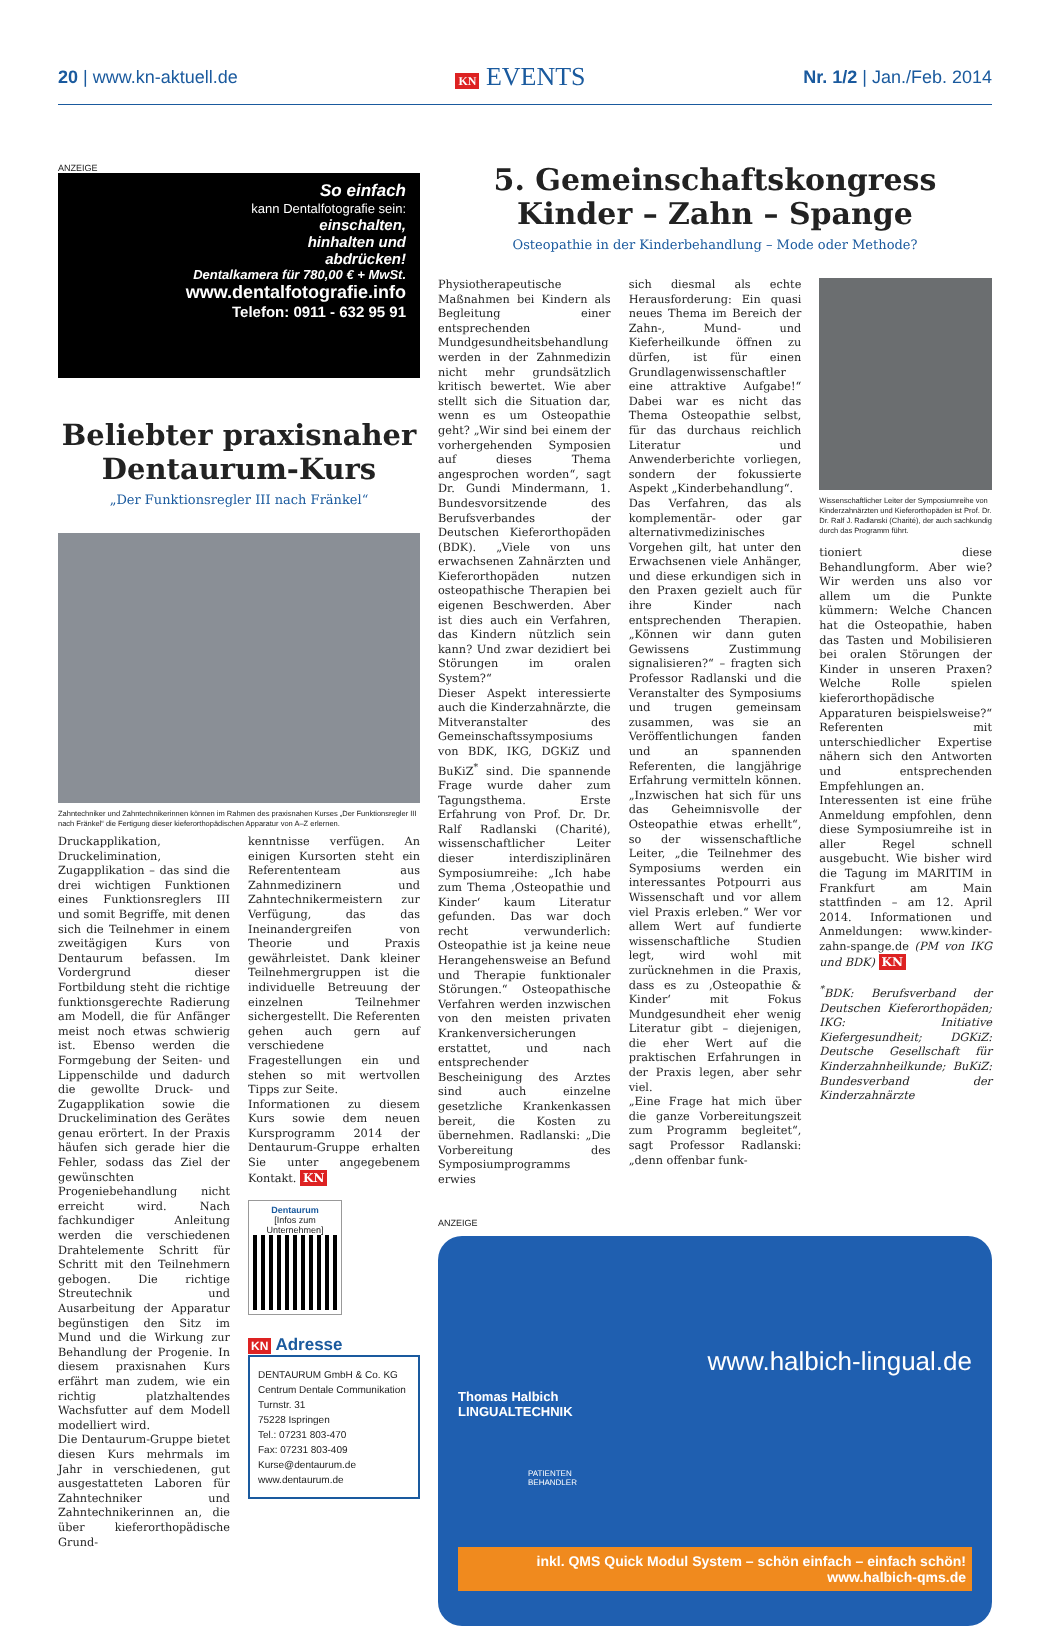20 | www.kn-aktuell.de KN EVENTS Nr. 1/2 | Jan./Feb. 2014
ANZEIGE
So einfach
kann Dentalfotografie sein:
einschalten,
hinhalten und
abdrücken!
Dentalkamera für 780,00 € + MwSt.
www.dentalfotografie.info
Telefon: 0911 - 632 95 91
Beliebter praxisnaher Dentaurum-Kurs
„Der Funktionsregler III nach Fränkel“
Zahntechniker und Zahntechnikerinnen können im Rahmen des praxisnahen Kurses „Der Funktionsregler III nach Fränkel“ die Fertigung dieser kieferorthopädischen Apparatur von A–Z erlernen.
Druckapplikation, Druckelimination, Zugapplikation – das sind die drei wichtigen Funktionen eines Funktionsreglers III und somit Begriffe, mit denen sich die Teilnehmer in einem zweitägigen Kurs von Dentaurum befassen. Im Vordergrund dieser Fortbildung steht die richtige funktionsgerechte Radierung am Modell, die für Anfänger meist noch etwas schwierig ist. Ebenso werden die Formgebung der Seiten- und Lippenschilde und dadurch die gewollte Druck- und Zugapplikation sowie die Druckelimination des Gerätes genau erörtert. In der Praxis häufen sich gerade hier die Fehler, sodass das Ziel der gewünschten Progeniebehandlung nicht erreicht wird. Nach fachkundiger Anleitung werden die verschiedenen Drahtelemente Schritt für Schritt mit den Teilnehmern gebogen. Die richtige Streutechnik und Ausarbeitung der Apparatur begünstigen den Sitz im Mund und die Wirkung zur Behandlung der Progenie. In diesem praxisnahen Kurs erfährt man zudem, wie ein richtig platzhaltendes Wachsfutter auf dem Modell modelliert wird.
Die Dentaurum-Gruppe bietet diesen Kurs mehrmals im Jahr in verschiedenen, gut ausgestatteten Laboren für Zahntechniker und Zahntechnikerinnen an, die über kieferorthopädische Grund-
kenntnisse verfügen. An einigen Kursorten steht ein Referententeam aus Zahnmedizinern und Zahntechnikermeistern zur Verfügung, das das Ineinandergreifen von Theorie und Praxis gewährleistet. Dank kleiner Teilnehmergruppen ist die individuelle Betreuung der einzelnen Teilnehmer sichergestellt. Die Referenten gehen auch gern auf verschiedene Fragestellungen ein und stehen so mit wertvollen Tipps zur Seite.
Informationen zu diesem Kurs sowie dem neuen Kursprogramm 2014 der Dentaurum-Gruppe erhalten Sie unter angegebenem Kontakt. KN
Dentaurum
[Infos zum Unternehmen]
KN Adresse
DENTAURUM GmbH & Co. KG
Centrum Dentale Communikation
Turnstr. 31
75228 Ispringen
Tel.: 07231 803-470
Fax: 07231 803-409
Kurse@dentaurum.de
www.dentaurum.de
5. Gemeinschaftskongress
Kinder – Zahn – Spange
Osteopathie in der Kinderbehandlung – Mode oder Methode?
Physiotherapeutische Maßnahmen bei Kindern als Begleitung einer entsprechenden Mundgesundheitsbehandlung werden in der Zahnmedizin nicht mehr grundsätzlich kritisch bewertet. Wie aber stellt sich die Situation dar, wenn es um Osteopathie geht? „Wir sind bei einem der vorhergehenden Symposien auf dieses Thema angesprochen worden“, sagt Dr. Gundi Mindermann, 1. Bundesvorsitzende des Berufsverbandes der Deutschen Kieferorthopäden (BDK). „Viele von uns erwachsenen Zahnärzten und Kieferorthopäden nutzen osteopathische Therapien bei eigenen Beschwerden. Aber ist dies auch ein Verfahren, das Kindern nützlich sein kann? Und zwar dezidiert bei Störungen im oralen System?“
Dieser Aspekt interessierte auch die Kinderzahnärzte, die Mitveranstalter des Gemeinschaftssymposiums von BDK, IKG, DGKiZ und BuKiZ<sup>*</sup> sind. Die spannende Frage wurde daher zum Tagungsthema. Erste Erfahrung von Prof. Dr. Dr. Ralf Radlanski (Charité), wissenschaftlicher Leiter dieser interdisziplinären Symposiumreihe: „Ich habe zum Thema ‚Osteopathie und Kinder‘ kaum Literatur gefunden. Das war doch recht verwunderlich: Osteopathie ist ja keine neue Herangehensweise an Befund und Therapie funktionaler Störungen.“ Osteopathische Verfahren werden inzwischen von den meisten privaten Krankenversicherungen erstattet, und nach entsprechender Bescheinigung des Arztes sind auch einzelne gesetzliche Krankenkassen bereit, die Kosten zu übernehmen. Radlanski: „Die Vorbereitung des Symposiumprogramms erwies
sich diesmal als echte Herausforderung: Ein quasi neues Thema im Bereich der Zahn-, Mund- und Kieferheilkunde öffnen zu dürfen, ist für einen Grundlagenwissenschaftler eine attraktive Aufgabe!“ Dabei war es nicht das Thema Osteopathie selbst, für das durchaus reichlich Literatur und Anwenderberichte vorliegen, sondern der fokussierte Aspekt „Kinderbehandlung“.
Das Verfahren, das als komplementär- oder gar alternativmedizinisches Vorgehen gilt, hat unter den Erwachsenen viele Anhänger, und diese erkundigen sich in den Praxen gezielt auch für ihre Kinder nach entsprechenden Therapien. „Können wir dann guten Gewissens Zustimmung signalisieren?“ – fragten sich Professor Radlanski und die Veranstalter des Symposiums und trugen gemeinsam zusammen, was sie an Veröffentlichungen fanden und an spannenden Referenten, die langjährige Erfahrung vermitteln können. „Inzwischen hat sich für uns das Geheimnisvolle der Osteopathie etwas erhellt“, so der wissenschaftliche Leiter, „die Teilnehmer des Symposiums werden ein interessantes Potpourri aus Wissenschaft und vor allem viel Praxis erleben.“ Wer vor allem Wert auf fundierte wissenschaftliche Studien legt, wird wohl mit zurücknehmen in die Praxis, dass es zu ‚Osteopathie & Kinder‘ mit Fokus Mundgesundheit eher wenig Literatur gibt – diejenigen, die eher Wert auf die praktischen Erfahrungen in der Praxis legen, aber sehr viel.
„Eine Frage hat mich über die ganze Vorbereitungszeit zum Programm begleitet“, sagt Professor Radlanski: „denn offenbar funk-
Wissenschaftlicher Leiter der Symposiumreihe von Kinderzahnärzten und Kieferorthopäden ist Prof. Dr. Dr. Ralf J. Radlanski (Charité), der auch sachkundig durch das Programm führt.
tioniert diese Behandlungform. Aber wie? Wir werden uns also vor allem um die Punkte kümmern: Welche Chancen hat die Osteopathie, haben das Tasten und Mobilisieren bei oralen Störungen der Kinder in unseren Praxen? Welche Rolle spielen kieferorthopädische Apparaturen beispielsweise?“ Referenten mit unterschiedlicher Expertise nähern sich den Antworten und entsprechenden Empfehlungen an.
Interessenten ist eine frühe Anmeldung empfohlen, denn diese Symposiumreihe ist in aller Regel schnell ausgebucht. Wie bisher wird die Tagung im MARITIM in Frankfurt am Main stattfinden – am 12. April 2014. Informationen und Anmeldungen: www.kinder-zahn-spange.de (PM von IKG und BDK) KN
<sup>*</sup> BDK: Berufsverband der Deutschen Kieferorthopäden; IKG: Initiative Kiefergesundheit; DGKiZ: Deutsche Gesellschaft für Kinderzahnheilkunde; BuKiZ: Bundesverband der Kinderzahnärzte
ANZEIGE
www.halbich-lingual.de
Thomas Halbich
LINGUALTECHNIK
PATIENTEN
BEHANDLER
inkl. QMS Quick Modul System – schön einfach – einfach schön! www.halbich-qms.de